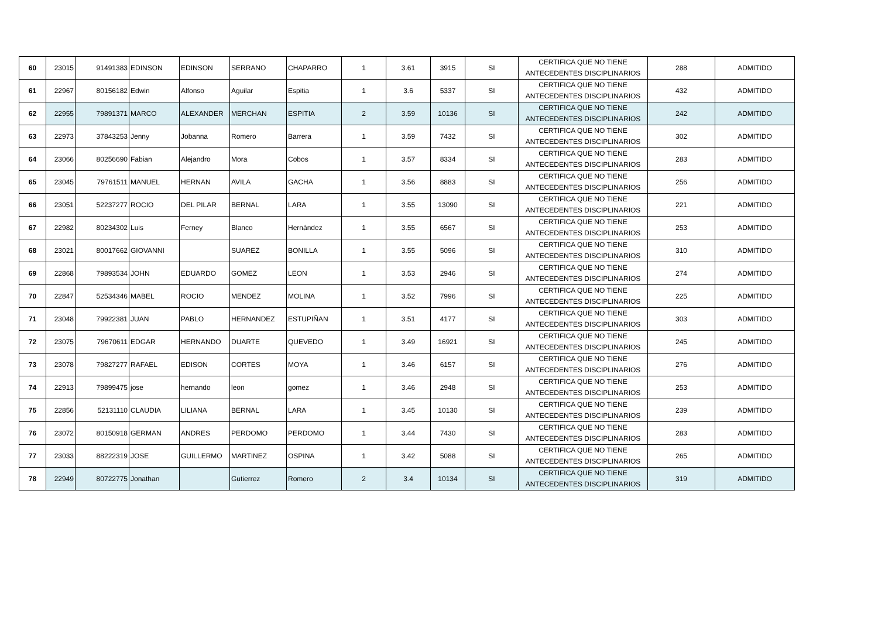| 60 | 23015 | 91491383 | EDINSON | EDINSON | SERRANO | CHAPARRO | 1 | 3.61 | 3915 | SI | CERTIFICA QUE NO TIENE ANTECEDENTES DISCIPLINARIOS | 288 | ADMITIDO |
| 61 | 22967 | 80156182 | Edwin | Alfonso | Aguilar | Espitia | 1 | 3.6 | 5337 | SI | CERTIFICA QUE NO TIENE ANTECEDENTES DISCIPLINARIOS | 432 | ADMITIDO |
| 62 | 22955 | 79891371 | MARCO | ALEXANDER | MERCHAN | ESPITIA | 2 | 3.59 | 10136 | SI | CERTIFICA QUE NO TIENE ANTECEDENTES DISCIPLINARIOS | 242 | ADMITIDO |
| 63 | 22973 | 37843253 | Jenny | Jobanna | Romero | Barrera | 1 | 3.59 | 7432 | SI | CERTIFICA QUE NO TIENE ANTECEDENTES DISCIPLINARIOS | 302 | ADMITIDO |
| 64 | 23066 | 80256690 | Fabian | Alejandro | Mora | Cobos | 1 | 3.57 | 8334 | SI | CERTIFICA QUE NO TIENE ANTECEDENTES DISCIPLINARIOS | 283 | ADMITIDO |
| 65 | 23045 | 79761511 | MANUEL | HERNAN | AVILA | GACHA | 1 | 3.56 | 8883 | SI | CERTIFICA QUE NO TIENE ANTECEDENTES DISCIPLINARIOS | 256 | ADMITIDO |
| 66 | 23051 | 52237277 | ROCIO | DEL PILAR | BERNAL | LARA | 1 | 3.55 | 13090 | SI | CERTIFICA QUE NO TIENE ANTECEDENTES DISCIPLINARIOS | 221 | ADMITIDO |
| 67 | 22982 | 80234302 | Luis | Ferney | Blanco | Hernández | 1 | 3.55 | 6567 | SI | CERTIFICA QUE NO TIENE ANTECEDENTES DISCIPLINARIOS | 253 | ADMITIDO |
| 68 | 23021 | 80017662 | GIOVANNI | | SUAREZ | BONILLA | 1 | 3.55 | 5096 | SI | CERTIFICA QUE NO TIENE ANTECEDENTES DISCIPLINARIOS | 310 | ADMITIDO |
| 69 | 22868 | 79893534 | JOHN | EDUARDO | GOMEZ | LEON | 1 | 3.53 | 2946 | SI | CERTIFICA QUE NO TIENE ANTECEDENTES DISCIPLINARIOS | 274 | ADMITIDO |
| 70 | 22847 | 52534346 | MABEL | ROCIO | MENDEZ | MOLINA | 1 | 3.52 | 7996 | SI | CERTIFICA QUE NO TIENE ANTECEDENTES DISCIPLINARIOS | 225 | ADMITIDO |
| 71 | 23048 | 79922381 | JUAN | PABLO | HERNANDEZ | ESTUPIÑAN | 1 | 3.51 | 4177 | SI | CERTIFICA QUE NO TIENE ANTECEDENTES DISCIPLINARIOS | 303 | ADMITIDO |
| 72 | 23075 | 79670611 | EDGAR | HERNANDO | DUARTE | QUEVEDO | 1 | 3.49 | 16921 | SI | CERTIFICA QUE NO TIENE ANTECEDENTES DISCIPLINARIOS | 245 | ADMITIDO |
| 73 | 23078 | 79827277 | RAFAEL | EDISON | CORTES | MOYA | 1 | 3.46 | 6157 | SI | CERTIFICA QUE NO TIENE ANTECEDENTES DISCIPLINARIOS | 276 | ADMITIDO |
| 74 | 22913 | 79899475 | jose | hernando | leon | gomez | 1 | 3.46 | 2948 | SI | CERTIFICA QUE NO TIENE ANTECEDENTES DISCIPLINARIOS | 253 | ADMITIDO |
| 75 | 22856 | 52131110 | CLAUDIA | LILIANA | BERNAL | LARA | 1 | 3.45 | 10130 | SI | CERTIFICA QUE NO TIENE ANTECEDENTES DISCIPLINARIOS | 239 | ADMITIDO |
| 76 | 23072 | 80150918 | GERMAN | ANDRES | PERDOMO | PERDOMO | 1 | 3.44 | 7430 | SI | CERTIFICA QUE NO TIENE ANTECEDENTES DISCIPLINARIOS | 283 | ADMITIDO |
| 77 | 23033 | 88222319 | JOSE | GUILLERMO | MARTINEZ | OSPINA | 1 | 3.42 | 5088 | SI | CERTIFICA QUE NO TIENE ANTECEDENTES DISCIPLINARIOS | 265 | ADMITIDO |
| 78 | 22949 | 80722775 | Jonathan | | Gutierrez | Romero | 2 | 3.4 | 10134 | SI | CERTIFICA QUE NO TIENE ANTECEDENTES DISCIPLINARIOS | 319 | ADMITIDO |